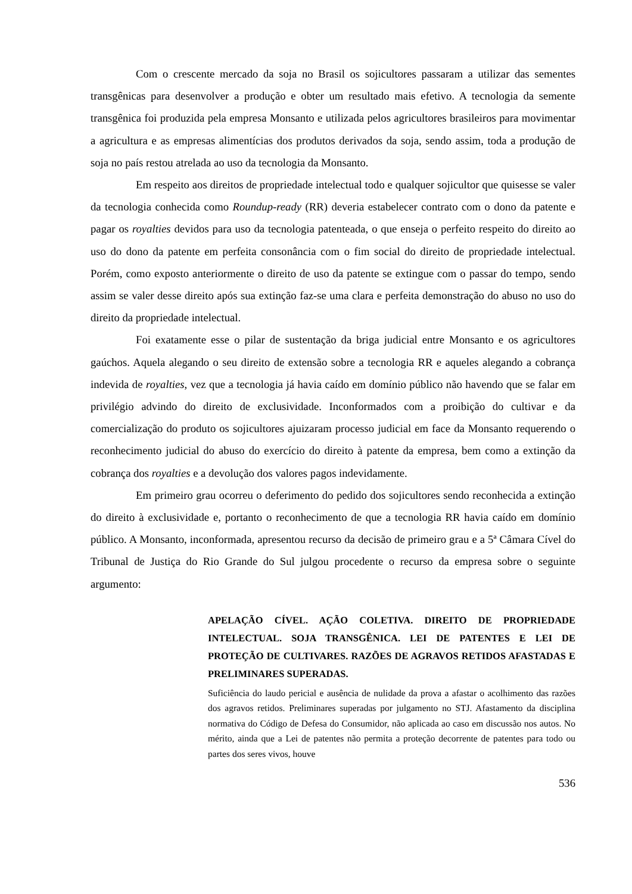Com o crescente mercado da soja no Brasil os sojicultores passaram a utilizar das sementes transgênicas para desenvolver a produção e obter um resultado mais efetivo. A tecnologia da semente transgênica foi produzida pela empresa Monsanto e utilizada pelos agricultores brasileiros para movimentar a agricultura e as empresas alimentícias dos produtos derivados da soja, sendo assim, toda a produção de soja no país restou atrelada ao uso da tecnologia da Monsanto.
Em respeito aos direitos de propriedade intelectual todo e qualquer sojicultor que quisesse se valer da tecnologia conhecida como Roundup-ready (RR) deveria estabelecer contrato com o dono da patente e pagar os royalties devidos para uso da tecnologia patenteada, o que enseja o perfeito respeito do direito ao uso do dono da patente em perfeita consonância com o fim social do direito de propriedade intelectual. Porém, como exposto anteriormente o direito de uso da patente se extingue com o passar do tempo, sendo assim se valer desse direito após sua extinção faz-se uma clara e perfeita demonstração do abuso no uso do direito da propriedade intelectual.
Foi exatamente esse o pilar de sustentação da briga judicial entre Monsanto e os agricultores gaúchos. Aquela alegando o seu direito de extensão sobre a tecnologia RR e aqueles alegando a cobrança indevida de royalties, vez que a tecnologia já havia caído em domínio público não havendo que se falar em privilégio advindo do direito de exclusividade. Inconformados com a proibição do cultivar e da comercialização do produto os sojicultores ajuizaram processo judicial em face da Monsanto requerendo o reconhecimento judicial do abuso do exercício do direito à patente da empresa, bem como a extinção da cobrança dos royalties e a devolução dos valores pagos indevidamente.
Em primeiro grau ocorreu o deferimento do pedido dos sojicultores sendo reconhecida a extinção do direito à exclusividade e, portanto o reconhecimento de que a tecnologia RR havia caído em domínio público. A Monsanto, inconformada, apresentou recurso da decisão de primeiro grau e a 5ª Câmara Cível do Tribunal de Justiça do Rio Grande do Sul julgou procedente o recurso da empresa sobre o seguinte argumento:
APELAÇÃO CÍVEL. AÇÃO COLETIVA. DIREITO DE PROPRIEDADE INTELECTUAL. SOJA TRANSGÊNICA. LEI DE PATENTES E LEI DE PROTEÇÃO DE CULTIVARES. RAZÕES DE AGRAVOS RETIDOS AFASTADAS E PRELIMINARES SUPERADAS.
Suficiência do laudo pericial e ausência de nulidade da prova a afastar o acolhimento das razões dos agravos retidos. Preliminares superadas por julgamento no STJ. Afastamento da disciplina normativa do Código de Defesa do Consumidor, não aplicada ao caso em discussão nos autos. No mérito, ainda que a Lei de patentes não permita a proteção decorrente de patentes para todo ou partes dos seres vivos, houve
536